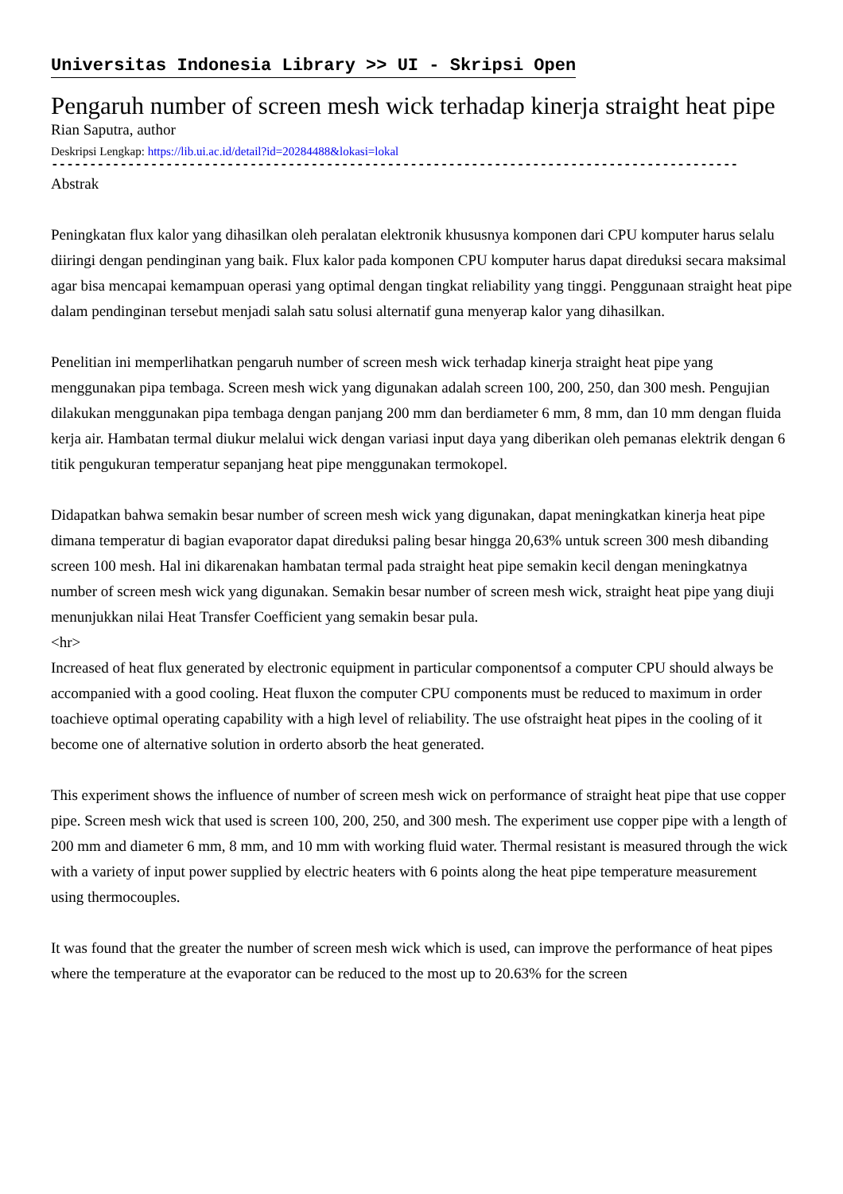Universitas Indonesia Library >> UI - Skripsi Open
Pengaruh number of screen mesh wick terhadap kinerja straight heat pipe
Rian Saputra, author
Deskripsi Lengkap: https://lib.ui.ac.id/detail?id=20284488&lokasi=lokal
------------------------------------------------------------------------------------------
Abstrak
Peningkatan flux kalor yang dihasilkan oleh peralatan elektronik khususnya komponen dari CPU komputer harus selalu diiringi dengan pendinginan yang baik. Flux kalor pada komponen CPU komputer harus dapat direduksi secara maksimal agar bisa mencapai kemampuan operasi yang optimal dengan tingkat reliability yang tinggi. Penggunaan straight heat pipe dalam pendinginan tersebut menjadi salah satu solusi alternatif guna menyerap kalor yang dihasilkan.
Penelitian ini memperlihatkan pengaruh number of screen mesh wick terhadap kinerja straight heat pipe yang menggunakan pipa tembaga. Screen mesh wick yang digunakan adalah screen 100, 200, 250, dan 300 mesh. Pengujian dilakukan menggunakan pipa tembaga dengan panjang 200 mm dan berdiameter 6 mm, 8 mm, dan 10 mm dengan fluida kerja air. Hambatan termal diukur melalui wick dengan variasi input daya yang diberikan oleh pemanas elektrik dengan 6 titik pengukuran temperatur sepanjang heat pipe menggunakan termokopel.
Didapatkan bahwa semakin besar number of screen mesh wick yang digunakan, dapat meningkatkan kinerja heat pipe dimana temperatur di bagian evaporator dapat direduksi paling besar hingga 20,63% untuk screen 300 mesh dibanding screen 100 mesh. Hal ini dikarenakan hambatan termal pada straight heat pipe semakin kecil dengan meningkatnya number of screen mesh wick yang digunakan. Semakin besar number of screen mesh wick, straight heat pipe yang diuji menunjukkan nilai Heat Transfer Coefficient yang semakin besar pula.
<hr>
Increased of heat flux generated by electronic equipment in particular componentsof a computer CPU should always be accompanied with a good cooling. Heat fluxon the computer CPU components must be reduced to maximum in order toachieve optimal operating capability with a high level of reliability. The use ofstraight heat pipes in the cooling of it become one of alternative solution in orderto absorb the heat generated.
This experiment shows the influence of number of screen mesh wick on performance of straight heat pipe that use copper pipe. Screen mesh wick that used is screen 100, 200, 250, and 300 mesh. The experiment use copper pipe with a length of 200 mm and diameter 6 mm, 8 mm, and 10 mm with working fluid water. Thermal resistant is measured through the wick with a variety of input power supplied by electric heaters with 6 points along the heat pipe temperature measurement using thermocouples.
It was found that the greater the number of screen mesh wick which is used, can improve the performance of heat pipes where the temperature at the evaporator can be reduced to the most up to 20.63% for the screen